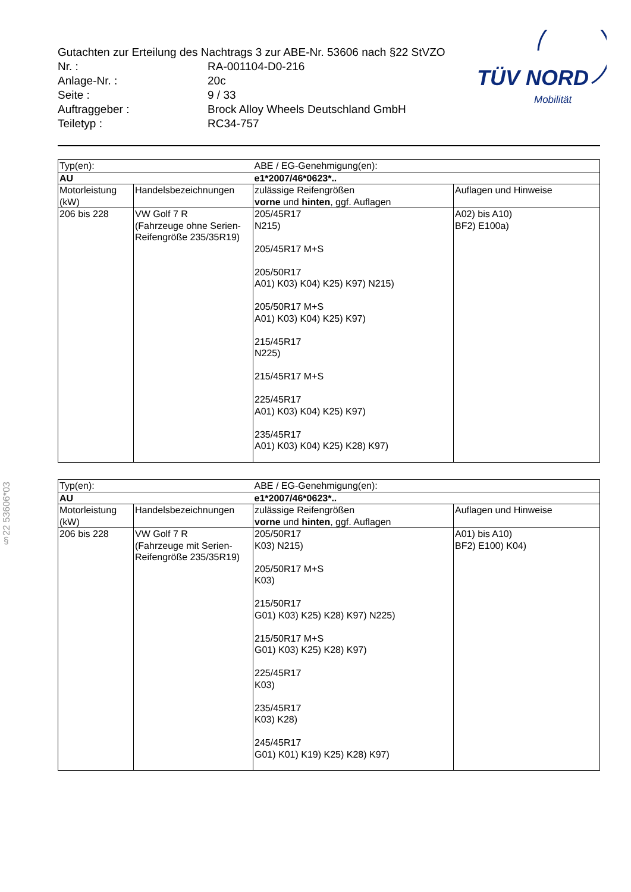Gutachten zur Erteilung des Nachtrags 3 zur ABE-Nr. 53606 nach §22 StVZO
| Nr. : | RA-001104-D0-216 |
| Anlage-Nr. : | 20c |
| Seite : | 9 / 33 |
| Auftraggeber : | Brock Alloy Wheels Deutschland GmbH |
| Teiletyp : | RC34-757 |
TÜV NORD
Mobilität
§22 53606*03
| Typ(en): | | ABE / EG-Genehmigung(en): | |
| AU | | e1*2007/46*0623*.. | |
| Motorleistung (kW) | Handelsbezeichnungen | zulässige Reifengrößen vorne und hinten , ggf. Auflagen | Auflagen und Hinweise |
| 206 bis 228 | VW Golf 7 R (Fahrzeuge ohne Serien-Reifengröße 235/35R19) | 205/45R17 N215) 205/45R17 M+S 205/50R17 A01) K03) K04) K25) K97) N215) 205/50R17 M+S A01) K03) K04) K25) K97) 215/45R17 N225) 215/45R17 M+S 225/45R17 A01) K03) K04) K25) K97) 235/45R17 A01) K03) K04) K25) K28) K97) | A02) bis A10) BF2) E100a) |
| Typ(en): | | ABE / EG-Genehmigung(en): | |
| AU | | e1*2007/46*0623*.. | |
| Motorleistung (kW) | Handelsbezeichnungen | zulässige Reifengrößen vorne und hinten , ggf. Auflagen | Auflagen und Hinweise |
| 206 bis 228 | VW Golf 7 R (Fahrzeuge mit Serien-Reifengröße 235/35R19) | 205/50R17 K03) N215) 205/50R17 M+S K03) 215/50R17 G01) K03) K25) K28) K97) N225) 215/50R17 M+S G01) K03) K25) K28) K97) 225/45R17 K03) 235/45R17 K03) K28) 245/45R17 G01) K01) K19) K25) K28) K97) | A01) bis A10) BF2) E100) K04) |